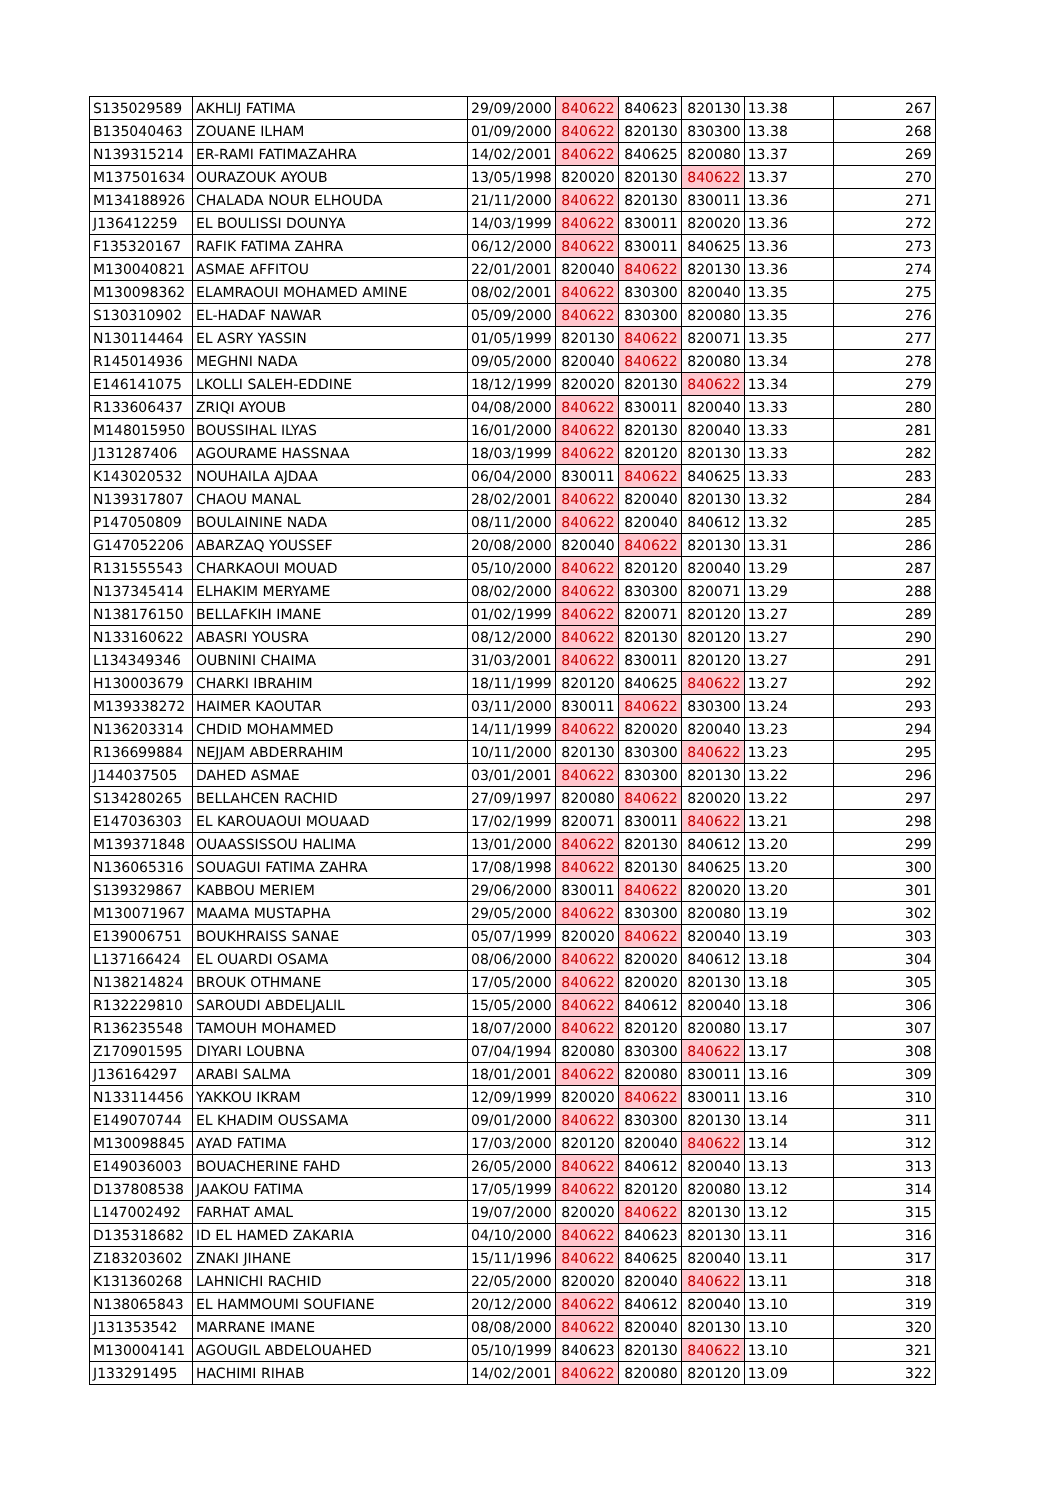| S135029589 | AKHLIJ FATIMA | 29/09/2000 | 840622 | 840623 | 820130 | 13.38 | 267 |
| B135040463 | ZOUANE ILHAM | 01/09/2000 | 840622 | 820130 | 830300 | 13.38 | 268 |
| N139315214 | ER-RAMI FATIMAZAHRA | 14/02/2001 | 840622 | 840625 | 820080 | 13.37 | 269 |
| M137501634 | OURAZOUK AYOUB | 13/05/1998 | 820020 | 820130 | 840622 | 13.37 | 270 |
| M134188926 | CHALADA NOUR ELHOUDA | 21/11/2000 | 840622 | 820130 | 830011 | 13.36 | 271 |
| J136412259 | EL BOULISSI DOUNYA | 14/03/1999 | 840622 | 830011 | 820020 | 13.36 | 272 |
| F135320167 | RAFIK FATIMA ZAHRA | 06/12/2000 | 840622 | 830011 | 840625 | 13.36 | 273 |
| M130040821 | ASMAE AFFITOU | 22/01/2001 | 820040 | 840622 | 820130 | 13.36 | 274 |
| M130098362 | ELAMRAOUI MOHAMED AMINE | 08/02/2001 | 840622 | 830300 | 820040 | 13.35 | 275 |
| S130310902 | EL-HADAF NAWAR | 05/09/2000 | 840622 | 830300 | 820080 | 13.35 | 276 |
| N130114464 | EL ASRY YASSIN | 01/05/1999 | 820130 | 840622 | 820071 | 13.35 | 277 |
| R145014936 | MEGHNI NADA | 09/05/2000 | 820040 | 840622 | 820080 | 13.34 | 278 |
| E146141075 | LKOLLI SALEH-EDDINE | 18/12/1999 | 820020 | 820130 | 840622 | 13.34 | 279 |
| R133606437 | ZRIQI AYOUB | 04/08/2000 | 840622 | 830011 | 820040 | 13.33 | 280 |
| M148015950 | BOUSSIHAL ILYAS | 16/01/2000 | 840622 | 820130 | 820040 | 13.33 | 281 |
| J131287406 | AGOURAME HASSNAA | 18/03/1999 | 840622 | 820120 | 820130 | 13.33 | 282 |
| K143020532 | NOUHAILA AJDAA | 06/04/2000 | 830011 | 840622 | 840625 | 13.33 | 283 |
| N139317807 | CHAOU MANAL | 28/02/2001 | 840622 | 820040 | 820130 | 13.32 | 284 |
| P147050809 | BOULAININE NADA | 08/11/2000 | 840622 | 820040 | 840612 | 13.32 | 285 |
| G147052206 | ABARZAQ YOUSSEF | 20/08/2000 | 820040 | 840622 | 820130 | 13.31 | 286 |
| R131555543 | CHARKAOUI MOUAD | 05/10/2000 | 840622 | 820120 | 820040 | 13.29 | 287 |
| N137345414 | ELHAKIM MERYAME | 08/02/2000 | 840622 | 830300 | 820071 | 13.29 | 288 |
| N138176150 | BELLAFKIH IMANE | 01/02/1999 | 840622 | 820071 | 820120 | 13.27 | 289 |
| N133160622 | ABASRI YOUSRA | 08/12/2000 | 840622 | 820130 | 820120 | 13.27 | 290 |
| L134349346 | OUBNINI CHAIMA | 31/03/2001 | 840622 | 830011 | 820120 | 13.27 | 291 |
| H130003679 | CHARKI IBRAHIM | 18/11/1999 | 820120 | 840625 | 840622 | 13.27 | 292 |
| M139338272 | HAIMER KAOUTAR | 03/11/2000 | 830011 | 840622 | 830300 | 13.24 | 293 |
| N136203314 | CHDID MOHAMMED | 14/11/1999 | 840622 | 820020 | 820040 | 13.23 | 294 |
| R136699884 | NEJJAM ABDERRAHIM | 10/11/2000 | 820130 | 830300 | 840622 | 13.23 | 295 |
| J144037505 | DAHED ASMAE | 03/01/2001 | 840622 | 830300 | 820130 | 13.22 | 296 |
| S134280265 | BELLAHCEN RACHID | 27/09/1997 | 820080 | 840622 | 820020 | 13.22 | 297 |
| E147036303 | EL KAROUAOUI MOUAAD | 17/02/1999 | 820071 | 830011 | 840622 | 13.21 | 298 |
| M139371848 | OUAASSISSOU HALIMA | 13/01/2000 | 840622 | 820130 | 840612 | 13.20 | 299 |
| N136065316 | SOUAGUI FATIMA ZAHRA | 17/08/1998 | 840622 | 820130 | 840625 | 13.20 | 300 |
| S139329867 | KABBOU MERIEM | 29/06/2000 | 830011 | 840622 | 820020 | 13.20 | 301 |
| M130071967 | MAAMA MUSTAPHA | 29/05/2000 | 840622 | 830300 | 820080 | 13.19 | 302 |
| E139006751 | BOUKHRAISS SANAE | 05/07/1999 | 820020 | 840622 | 820040 | 13.19 | 303 |
| L137166424 | EL OUARDI OSAMA | 08/06/2000 | 840622 | 820020 | 840612 | 13.18 | 304 |
| N138214824 | BROUK OTHMANE | 17/05/2000 | 840622 | 820020 | 820130 | 13.18 | 305 |
| R132229810 | SAROUDI ABDELJALIL | 15/05/2000 | 840622 | 840612 | 820040 | 13.18 | 306 |
| R136235548 | TAMOUH MOHAMED | 18/07/2000 | 840622 | 820120 | 820080 | 13.17 | 307 |
| Z170901595 | DIYARI LOUBNA | 07/04/1994 | 820080 | 830300 | 840622 | 13.17 | 308 |
| J136164297 | ARABI SALMA | 18/01/2001 | 840622 | 820080 | 830011 | 13.16 | 309 |
| N133114456 | YAKKOU IKRAM | 12/09/1999 | 820020 | 840622 | 830011 | 13.16 | 310 |
| E149070744 | EL KHADIM OUSSAMA | 09/01/2000 | 840622 | 830300 | 820130 | 13.14 | 311 |
| M130098845 | AYAD FATIMA | 17/03/2000 | 820120 | 820040 | 840622 | 13.14 | 312 |
| E149036003 | BOUACHERINE FAHD | 26/05/2000 | 840622 | 840612 | 820040 | 13.13 | 313 |
| D137808538 | JAAKOU FATIMA | 17/05/1999 | 840622 | 820120 | 820080 | 13.12 | 314 |
| L147002492 | FARHAT AMAL | 19/07/2000 | 820020 | 840622 | 820130 | 13.12 | 315 |
| D135318682 | ID EL HAMED ZAKARIA | 04/10/2000 | 840622 | 840623 | 820130 | 13.11 | 316 |
| Z183203602 | ZNAKI JIHANE | 15/11/1996 | 840622 | 840625 | 820040 | 13.11 | 317 |
| K131360268 | LAHNICHI RACHID | 22/05/2000 | 820020 | 820040 | 840622 | 13.11 | 318 |
| N138065843 | EL HAMMOUMI SOUFIANE | 20/12/2000 | 840622 | 840612 | 820040 | 13.10 | 319 |
| J131353542 | MARRANE IMANE | 08/08/2000 | 840622 | 820040 | 820130 | 13.10 | 320 |
| M130004141 | AGOUGIL ABDELOUAHED | 05/10/1999 | 840623 | 820130 | 840622 | 13.10 | 321 |
| J133291495 | HACHIMI RIHAB | 14/02/2001 | 840622 | 820080 | 820120 | 13.09 | 322 |